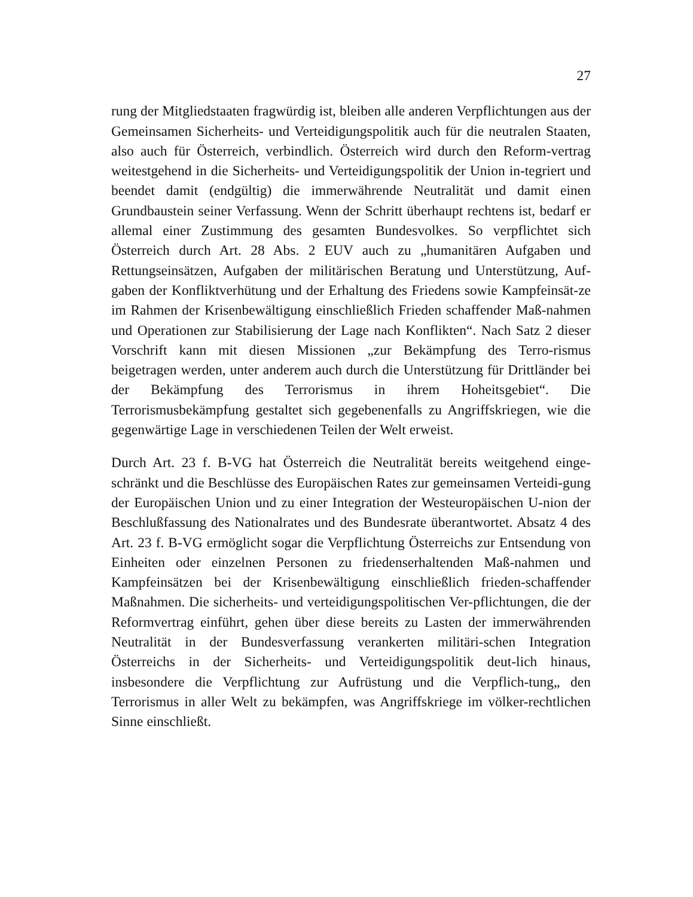27
rung der Mitgliedstaaten fragwürdig ist, bleiben alle anderen Verpflichtungen aus der Gemeinsamen Sicherheits- und Verteidigungspolitik auch für die neutralen Staaten, also auch für Österreich, verbindlich. Österreich wird durch den Reform-vertrag weitestgehend in die Sicherheits- und Verteidigungspolitik der Union in-tegriert und beendet damit (endgültig) die immerwährende Neutralität und damit einen Grundbaustein seiner Verfassung. Wenn der Schritt überhaupt rechtens ist, bedarf er allemal einer Zustimmung des gesamten Bundesvolkes. So verpflichtet sich Österreich durch Art. 28 Abs. 2 EUV auch zu „humanitären Aufgaben und Rettungseinsätzen, Aufgaben der militärischen Beratung und Unterstützung, Auf-gaben der Konfliktverhütung und der Erhaltung des Friedens sowie Kampfeinsät-ze im Rahmen der Krisenbewältigung einschließlich Frieden schaffender Maß-nahmen und Operationen zur Stabilisierung der Lage nach Konflikten“. Nach Satz 2 dieser Vorschrift kann mit diesen Missionen „zur Bekämpfung des Terro-rismus beigetragen werden, unter anderem auch durch die Unterstützung für Drittländer bei der Bekämpfung des Terrorismus in ihrem Hoheitsgebiet“. Die Terrorismusbekämpfung gestaltet sich gegebenenfalls zu Angriffskriegen, wie die gegenwärtige Lage in verschiedenen Teilen der Welt erweist.
Durch Art. 23 f. B-VG hat Österreich die Neutralität bereits weitgehend einge-schränkt und die Beschlüsse des Europäischen Rates zur gemeinsamen Verteidi-gung der Europäischen Union und zu einer Integration der Westeuropäischen U-nion der Beschlußfassung des Nationalrates und des Bundesrate überantwortet. Absatz 4 des Art. 23 f. B-VG ermöglicht sogar die Verpflichtung Österreichs zur Entsendung von Einheiten oder einzelnen Personen zu friedenserhaltenden Maß-nahmen und Kampfeinsätzen bei der Krisenbewältigung einschließlich frieden-schaffender Maßnahmen. Die sicherheits- und verteidigungspolitischen Ver-pflichtungen, die der Reformvertrag einführt, gehen über diese bereits zu Lasten der immerwährenden Neutralität in der Bundesverfassung verankerten militäri-schen Integration Österreichs in der Sicherheits- und Verteidigungspolitik deut-lich hinaus, insbesondere die Verpflichtung zur Aufrüstung und die Verpflich-tung„ den Terrorismus in aller Welt zu bekämpfen, was Angriffskriege im völker-rechtlichen Sinne einschließt.